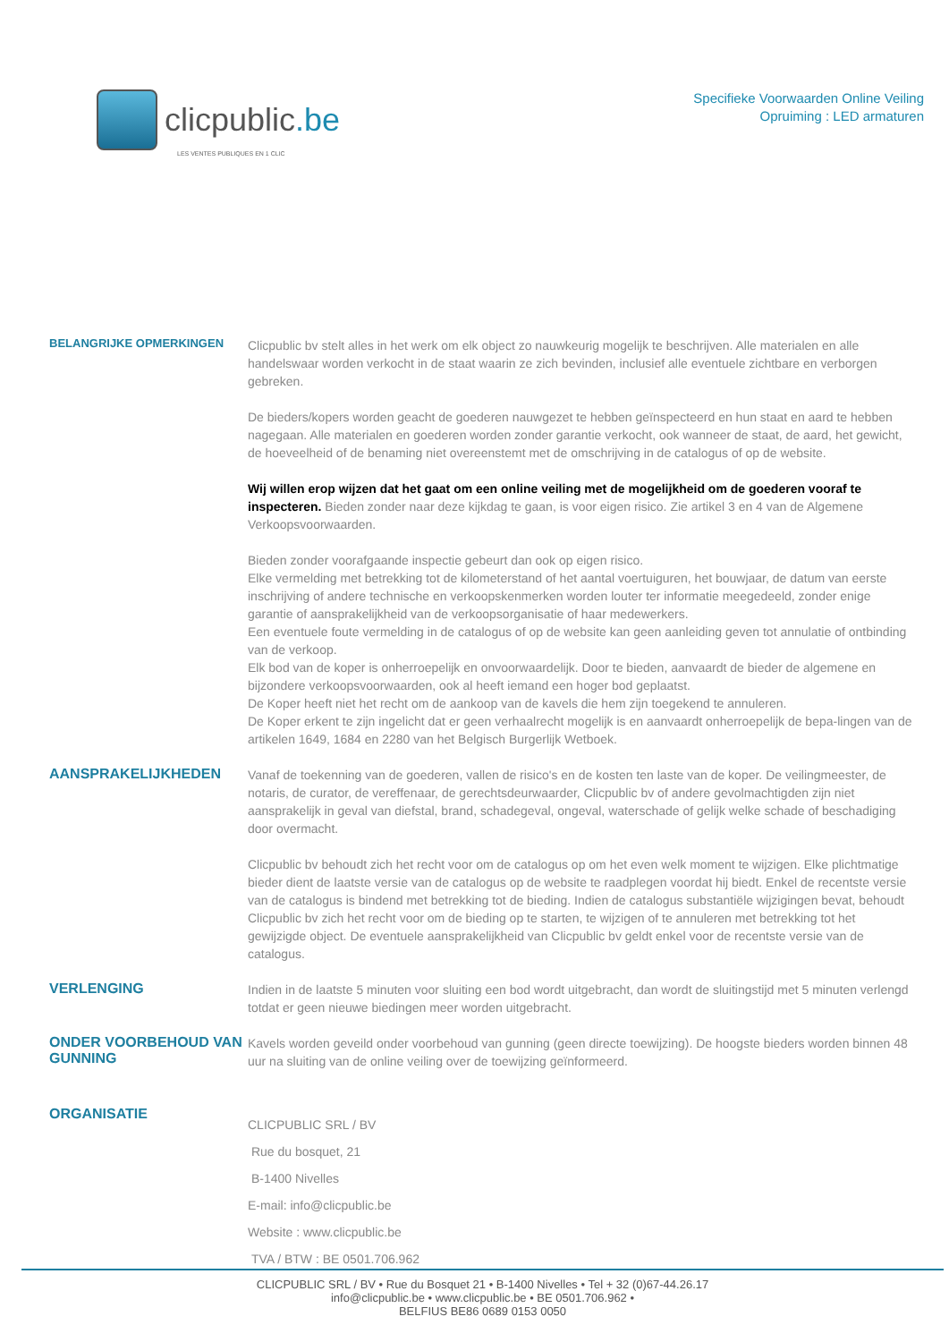clicpublic.be
LES VENTES PUBLIQUES EN 1 CLIC
Specifieke Voorwaarden Online Veiling
Opruiming : LED armaturen
BELANGRIJKE OPMERKINGEN
Clicpublic bv stelt alles in het werk om elk object zo nauwkeurig mogelijk te beschrijven. Alle materialen en alle handelswaar worden verkocht in de staat waarin ze zich bevinden, inclusief alle eventuele zichtbare en verborgen gebreken.
De bieders/kopers worden geacht de goederen nauwgezet te hebben geïnspecteerd en hun staat en aard te hebben nagegaan. Alle materialen en goederen worden zonder garantie verkocht, ook wanneer de staat, de aard, het gewicht, de hoeveelheid of de benaming niet overeenstemt met de omschrijving in de catalogus of op de website.
Wij willen erop wijzen dat het gaat om een online veiling met de mogelijkheid om de goederen vooraf te inspecteren. Bieden zonder naar deze kijkdag te gaan, is voor eigen risico. Zie artikel 3 en 4 van de Algemene Verkoopsvoorwaarden.
Bieden zonder voorafgaande inspectie gebeurt dan ook op eigen risico.
Elke vermelding met betrekking tot de kilometerstand of het aantal voertuiguren, het bouwjaar, de datum van eerste inschrijving of andere technische en verkoopskenmerken worden louter ter informatie meegedeeld, zonder enige garantie of aansprakelijkheid van de verkoopsorganisatie of haar medewerkers.
Een eventuele foute vermelding in de catalogus of op de website kan geen aanleiding geven tot annulatie of ontbinding van de verkoop.
Elk bod van de koper is onherroepelijk en onvoorwaardelijk. Door te bieden, aanvaardt de bieder de algemene en bijzondere verkoopsvoorwaarden, ook al heeft iemand een hoger bod geplaatst.
De Koper heeft niet het recht om de aankoop van de kavels die hem zijn toegekend te annuleren.
De Koper erkent te zijn ingelicht dat er geen verhaalrecht mogelijk is en aanvaardt onherroepelijk de bepa-lingen van de artikelen 1649, 1684 en 2280 van het Belgisch Burgerlijk Wetboek.
AANSPRAKELIJKHEDEN
Vanaf de toekenning van de goederen, vallen de risico's en de kosten ten laste van de koper. De veilingmeester, de notaris, de curator, de vereffenaar, de gerechtsdeurwaarder, Clicpublic bv of andere gevolmachtigden zijn niet aansprakelijk in geval van diefstal, brand, schadegeval, ongeval, waterschade of gelijk welke schade of beschadiging door overmacht.
Clicpublic bv behoudt zich het recht voor om de catalogus op om het even welk moment te wijzigen. Elke plichtmatige bieder dient de laatste versie van de catalogus op de website te raadplegen voordat hij biedt. Enkel de recentste versie van de catalogus is bindend met betrekking tot de bieding. Indien de catalogus substantiële wijzigingen bevat, behoudt Clicpublic bv zich het recht voor om de bieding op te starten, te wijzigen of te annuleren met betrekking tot het gewijzigde object. De eventuele aansprakelijkheid van Clicpublic bv geldt enkel voor de recentste versie van de catalogus.
VERLENGING
Indien in de laatste 5 minuten voor sluiting een bod wordt uitgebracht, dan wordt de sluitingstijd met 5 minuten verlengd totdat er geen nieuwe biedingen meer worden uitgebracht.
ONDER VOORBEHOUD VAN GUNNING
Kavels worden geveild onder voorbehoud van gunning (geen directe toewijzing). De hoogste bieders worden binnen 48 uur na sluiting van de online veiling over de toewijzing geïnformeerd.
ORGANISATIE
CLICPUBLIC SRL / BV
Rue du bosquet, 21
B-1400 Nivelles
E-mail: info@clicpublic.be
Website : www.clicpublic.be
TVA / BTW : BE 0501.706.962
CLICPUBLIC SRL / BV • Rue du Bosquet 21 • B-1400 Nivelles • Tel + 32 (0)67-44.26.17
info@clicpublic.be • www.clicpublic.be • BE 0501.706.962 •
BELFIUS BE86 0689 0153 0050